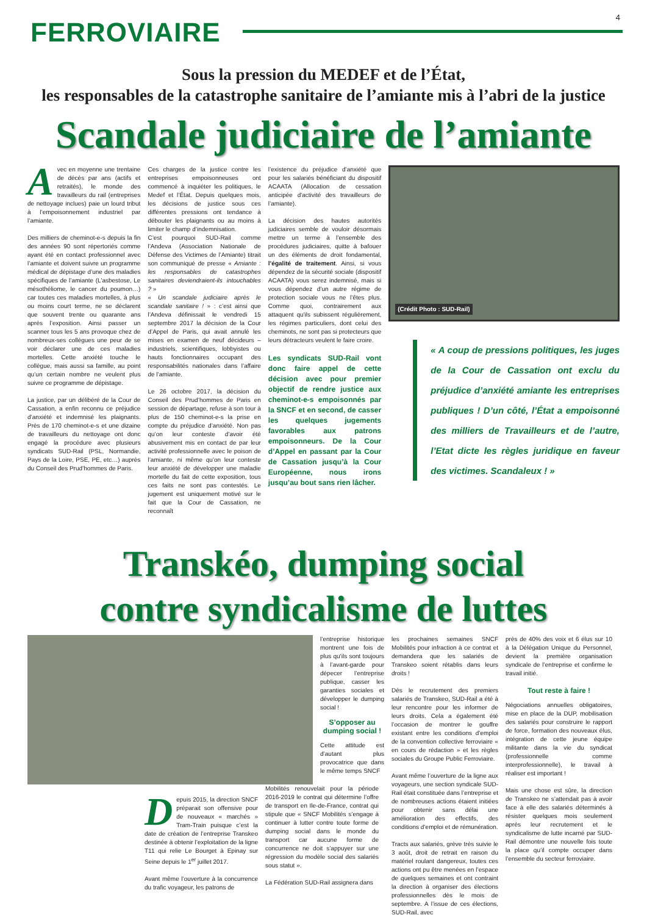4
FERROVIAIRE
Sous la pression du MEDEF et de l’État,
les responsables de la catastrophe sanitaire de l’amiante mis à l’abri de la justice
Scandale judiciaire de l’amiante
Avec en moyenne une trentaine de décès par ans (actifs et retraités), le monde des travailleurs du rail (entreprises de nettoyage inclues) paie un lourd tribut à l’empoisonnement industriel par l’amiante.
Des milliers de cheminot-e-s depuis la fin des années 90 sont répertoriés comme ayant été en contact professionnel avec l’amiante et doivent suivre un programme médical de dépistage d’une des maladies spécifiques de l’amiante (L'asbestose, Le mésothéliome, le cancer du poumon…) car toutes ces maladies mortelles, à plus ou moins court terme, ne se déclarent que souvent trente ou quarante ans après l’exposition. Ainsi passer un scanner tous les 5 ans provoque chez de nombreux-ses collègues une peur de se voir déclarer une de ces maladies mortelles. Cette anxiété touche le collègue, mais aussi sa famille, au point qu’un certain nombre ne veulent plus suivre ce programme de dépistage.
La justice, par un délibéré de la Cour de Cassation, a enfin reconnu ce préjudice d’anxiété et indemnisé les plaignants. Près de 170 cheminot-e-s et une dizaine de travailleurs du nettoyage ont donc engagé la procédure avec plusieurs syndicats SUD-Rail (PSL, Normandie, Pays de la Loire, PSE, PE, etc…) auprès du Conseil des Prud’hommes de Paris.
Ces charges de la justice contre les entreprises empoisonneuses ont commencé à inquiéter les politiques, le Medef et l’État. Depuis quelques mois, les décisions de justice sous ces différentes pressions ont tendance à débouter les plaignants ou au moins à limiter le champ d’indemnisation.
C’est pourquoi SUD-Rail comme l’Andeva (Association Nationale de Défense des Victimes de l’Amiante) titrait son communiqué de presse « Amiante : les responsables de catastrophes sanitaires deviendraient-ils intouchables ? »
« Un scandale judiciaire après le scandale sanitaire ! » : c’est ainsi que l’Andeva définissait le vendredi 15 septembre 2017 la décision de la Cour d’Appel de Paris, qui avait annulé les mises en examen de neuf décideurs – industriels, scientifiques, lobbyistes ou hauts fonctionnaires occupant des responsabilités nationales dans l’affaire de l’amiante.
Le 26 octobre 2017, la décision du Conseil des Prud’hommes de Paris en session de départage, refuse à son tour à plus de 150 cheminot-e-s la prise en compte du préjudice d’anxiété. Non pas qu’on leur conteste d’avoir été abusivement mis en contact de par leur activité professionnelle avec le poison de l’amiante, ni même qu’on leur conteste leur anxiété de développer une maladie mortelle du fait de cette exposition, tous ces faits ne sont pas contestés. Le jugement est uniquement motivé sur le fait que la Cour de Cassation, ne reconnaît
l’existence du préjudice d’anxiété que pour les salariés bénéficiant du dispositif ACAATA (Allocation de cessation anticipée d'activité des travailleurs de l’amiante).
La décision des hautes autorités judiciaires semble de vouloir désormais mettre un terme à l’ensemble des procédures judiciaires, quitte à bafouer un des éléments de droit fondamental, l’égalité de traitement. Ainsi, si vous dépendez de la sécurité sociale (dispositif ACAATA) vous serez indemnisé, mais si vous dépendez d’un autre régime de protection sociale vous ne l’êtes plus. Comme quoi, contrairement aux attaquent qu'ils subissent régulièrement, les régimes particuliers, dont celui des cheminots, ne sont pas si protecteurs que leurs détracteurs veulent le faire croire.
Les syndicats SUD-Rail vont donc faire appel de cette décision avec pour premier objectif de rendre justice aux cheminot-e-s empoisonnés par la SNCF et en second, de casser les quelques jugements favorables aux patrons empoisonneurs. De la Cour d’Appel en passant par la Cour de Cassation jusqu’à la Cour Européenne, nous irons jusqu’au bout sans rien lâcher.
(Crédit Photo : SUD-Rail)
« A coup de pressions politiques, les juges de la Cour de Cassation ont exclu du préjudice d’anxiété amiante les entreprises publiques ! D’un côté, l’État a empoisonné des milliers de Travailleurs et de l’autre, l’Etat dicte les règles juridique en faveur des victimes. Scandaleux ! »
Transkéo, dumping social
contre syndicalisme de luttes
l’entreprise historique montrent une fois de plus qu’ils sont toujours à l’avant-garde pour dépecer l’entreprise publique, casser les garanties sociales et développer le dumping social !
S’opposer au dumping social !
Cette attitude est d’autant plus provocatrice que dans le même temps SNCF
Depuis 2015, la direction SNCF préparait son offensive pour de nouveaux « marchés » Tram-Train puisque c’est la date de création de l’entreprise Transkeo destinée à obtenir l’exploitation de la ligne T11 qui relie Le Bourget à Epinay sur Seine depuis le 1<sup>er</sup> juillet 2017.
Avant même l’ouverture à la concurrence du trafic voyageur, les patrons de
Mobilités renouvelait pour la période 2016-2019 le contrat qui détermine l’offre de transport en Ile-de-France, contrat qui stipule que « SNCF Mobilités s’engage à continuer à lutter contre toute forme de dumping social dans le monde du transport car aucune forme de concurrence ne doit s’appuyer sur une régression du modèle social des salariés sous statut ».
La Fédération SUD-Rail assignera dans
les prochaines semaines SNCF Mobilités pour infraction à ce contrat et demandera que les salariés de Transkeo soient rétablis dans leurs droits !
Dès le recrutement des premiers salariés de Transkeo, SUD-Rail a été à leur rencontre pour les informer de leurs droits. Cela a également été l’occasion de montrer le gouffre existant entre les conditions d’emploi de la convention collective ferroviaire « en cours de rédaction » et les règles sociales du Groupe Public Ferroviaire.
Avant même l’ouverture de la ligne aux voyageurs, une section syndicale SUD-Rail était constituée dans l’entreprise et de nombreuses actions étaient initiées pour obtenir sans délai une amélioration des effectifs, des conditions d’emploi et de rémunération.
Tracts aux salariés, grève très suivie le 3 août, droit de retrait en raison du matériel roulant dangereux, toutes ces actions ont pu être menées en l’espace de quelques semaines et ont contraint la direction à organiser des élections professionnelles dès le mois de septembre. A l’issue de ces élections, SUD-Rail, avec
près de 40% des voix et 6 élus sur 10 à la Délégation Unique du Personnel, devient la première organisation syndicale de l’entreprise et confirme le travail initié.
Tout reste à faire !
Négociations annuelles obligatoires, mise en place de la DUP, mobilisation des salariés pour construire le rapport de force, formation des nouveaux élus, intégration de cette jeune équipe militante dans la vie du syndicat (professionnelle comme interprofessionnelle), le travail à réaliser est important !
Mais une chose est sûre, la direction de Transkeo ne s’attendait pas à avoir face à elle des salariés déterminés à résister quelques mois seulement après leur recrutement et le syndicalisme de lutte incarné par SUD-Rail démontre une nouvelle fois toute la place qu’il compte occuper dans l’ensemble du secteur ferroviaire.